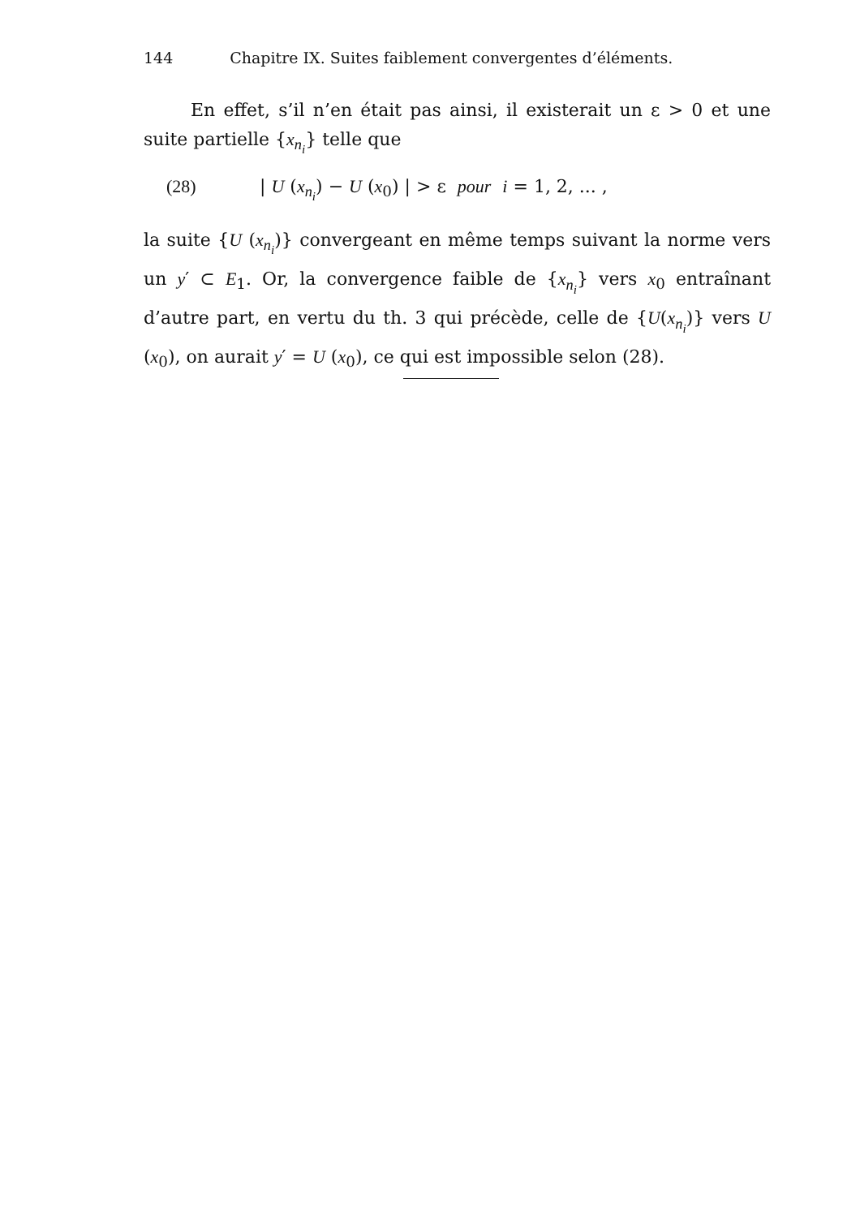144 Chapitre IX. Suites faiblement convergentes d’éléments.
En effet, s’il n’en était pas ainsi, il existerait un ε > 0 et une suite partielle {x<sub>n<sub>i</sub></sub>} telle que
(28) | U (x<sub>n<sub>i</sub></sub>) − U (x<sub>0</sub>) | > ε pour i = 1, 2, ... ,
la suite {U (x<sub>n<sub>i</sub></sub>)} convergeant en même temps suivant la norme vers un y′ ⊂ E<sub>1</sub>. Or, la convergence faible de {x<sub>n<sub>i</sub></sub>} vers x<sub>0</sub> entraînant d’autre part, en vertu du th. 3 qui précède, celle de {U(x<sub>n<sub>i</sub></sub>)} vers U (x<sub>0</sub>), on aurait y′ = U (x<sub>0</sub>), ce qui est impossible selon (28).